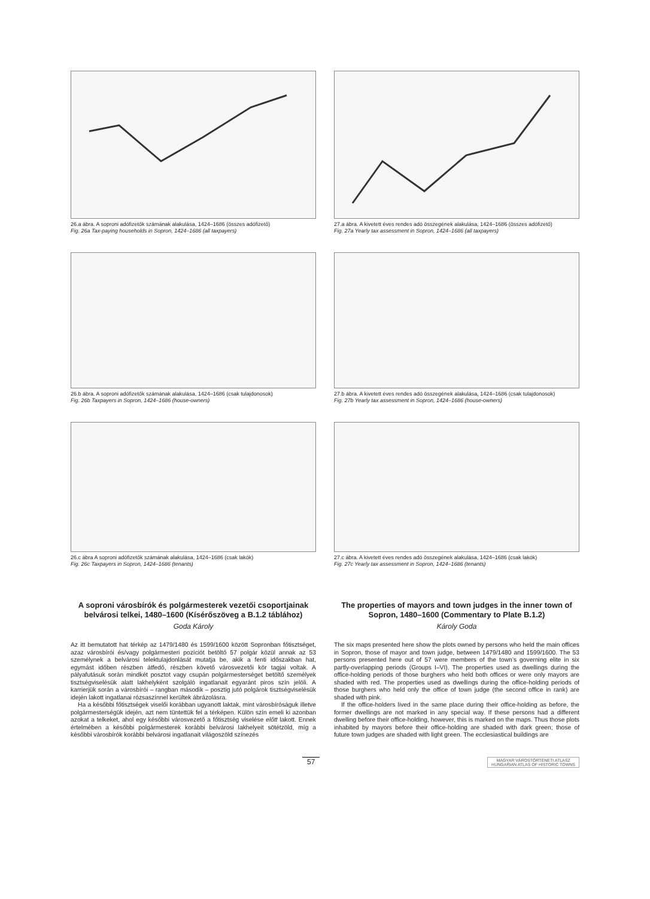26.a ábra. A soproni adófizetők számának alakulása, 1424–1686 (összes adófizető)
Fig. 26a Tax-paying households in Sopron, 1424–1686 (all taxpayers)
27.a ábra. A kivetett éves rendes adó összegének alakulása, 1424–1686 (összes adófizető)
Fig. 27a Yearly tax assessment in Sopron, 1424–1686 (all taxpayers)
26.b ábra. A soproni adófizetők számának alakulása, 1424–1686 (csak tulajdonosok)
Fig. 26b Taxpayers in Sopron, 1424–1686 (house-owners)
27.b ábra. A kivetett éves rendes adó összegének alakulása, 1424–1686 (csak tulajdonosok)
Fig. 27b Yearly tax assessment in Sopron, 1424–1686 (house-owners)
26.c ábra A soproni adófizetők számának alakulása, 1424–1686 (csak lakók)
Fig. 26c Taxpayers in Sopron, 1424–1686 (tenants)
27.c ábra. A kivetett éves rendes adó összegének alakulása, 1424–1686 (csak lakók)
Fig. 27c Yearly tax assessment in Sopron, 1424–1686 (tenants)
A soproni városbírók és polgármesterek vezetői csoportjainak belvárosi telkei, 1480–1600 (Kísérőszöveg a B.1.2 táblához)
Goda Károly
Az itt bemutatott hat térkép az 1479/1480 és 1599/1600 között Sopronban főtisztséget, azaz városbírói és/vagy polgármesteri pozíciót betöltő 57 polgár közül annak az 53 személynek a belvárosi telektulajdonlását mutatja be, akik a fenti időszakban hat, egymást időben részben átfedő, részben követő városvezetői kör tagjai voltak. A pályafutásuk során mindkét posztot vagy csupán polgármesterséget betöltő személyek tisztségviselésük alatt lakhelyként szolgáló ingatlanait egyaránt piros szín jelöli. A karrierjük során a városbírói – rangban második – posztig jutó polgárok tisztségviselésük idején lakott ingatlanai rózsaszínnel kerültek ábrázolásra.
Ha a későbbi főtisztségek viselői korábban ugyanott laktak, mint városbíróságuk illetve polgármesterségük idején, azt nem tüntettük fel a térképen. Külön szín emeli ki azonban azokat a telkeket, ahol egy későbbi városvezető a főtisztség viselése előtt lakott. Ennek értelmében a későbbi polgármesterek korábbi belvárosi lakhelyeit sötétzöld, míg a későbbi városbírók korábbi belvárosi ingatlanait világoszöld színezés
The properties of mayors and town judges in the inner town of Sopron, 1480–1600 (Commentary to Plate B.1.2)
Károly Goda
The six maps presented here show the plots owned by persons who held the main offices in Sopron, those of mayor and town judge, between 1479/1480 and 1599/1600. The 53 persons presented here out of 57 were members of the town’s governing elite in six partly-overlapping periods (Groups I–VI). The properties used as dwellings during the office-holding periods of those burghers who held both offices or were only mayors are shaded with red. The properties used as dwellings during the office-holding periods of those burghers who held only the office of town judge (the second office in rank) are shaded with pink.
If the office-holders lived in the same place during their office-holding as before, the former dwellings are not marked in any special way. If these persons had a different dwelling before their office-holding, however, this is marked on the maps. Thus those plots inhabited by mayors before their office-holding are shaded with dark green; those of future town judges are shaded with light green. The ecclesiastical buildings are
57 MAGYAR VÁROSTÖRTÉNETI ATLASZ
HUNGARIAN ATLAS OF HISTORIC TOWNS